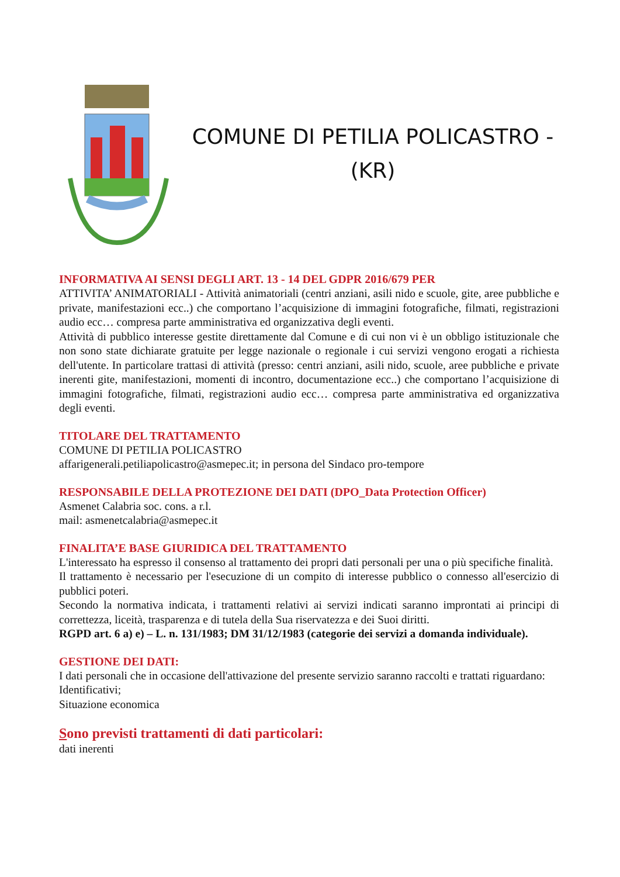COMUNE DI PETILIA POLICASTRO -
(KR)
INFORMATIVA AI SENSI DEGLI ART. 13 - 14 DEL GDPR 2016/679 PER
ATTIVITA’ ANIMATORIALI - Attività animatoriali (centri anziani, asili nido e scuole, gite, aree pubbliche e private, manifestazioni ecc..) che comportano l’acquisizione di immagini fotografiche, filmati, registrazioni audio ecc… compresa parte amministrativa ed organizzativa degli eventi.
Attività di pubblico interesse gestite direttamente dal Comune e di cui non vi è un obbligo istituzionale che non sono state dichiarate gratuite per legge nazionale o regionale i cui servizi vengono erogati a richiesta dell'utente. In particolare trattasi di attività (presso: centri anziani, asili nido, scuole, aree pubbliche e private inerenti gite, manifestazioni, momenti di incontro, documentazione ecc..) che comportano l’acquisizione di immagini fotografiche, filmati, registrazioni audio ecc… compresa parte amministrativa ed organizzativa degli eventi.
TITOLARE DEL TRATTAMENTO
COMUNE DI PETILIA POLICASTRO
affarigenerali.petiliapolicastro@asmepec.it; in persona del Sindaco pro-tempore
RESPONSABILE DELLA PROTEZIONE DEI DATI (DPO_Data Protection Officer)
Asmenet Calabria soc. cons. a r.l.
mail: asmenetcalabria@asmepec.it
FINALITA’E BASE GIURIDICA DEL TRATTAMENTO
L'interessato ha espresso il consenso al trattamento dei propri dati personali per una o più specifiche finalità.
Il trattamento è necessario per l'esecuzione di un compito di interesse pubblico o connesso all'esercizio di pubblici poteri.
Secondo la normativa indicata, i trattamenti relativi ai servizi indicati saranno improntati ai principi di correttezza, liceità, trasparenza e di tutela della Sua riservatezza e dei Suoi diritti.
RGPD art. 6 a) e) – L. n. 131/1983; DM 31/12/1983 (categorie dei servizi a domanda individuale).
GESTIONE DEI DATI:
I dati personali che in occasione dell'attivazione del presente servizio saranno raccolti e trattati riguardano:
Identificativi;
Situazione economica
Sono previsti trattamenti di dati particolari:
dati inerenti